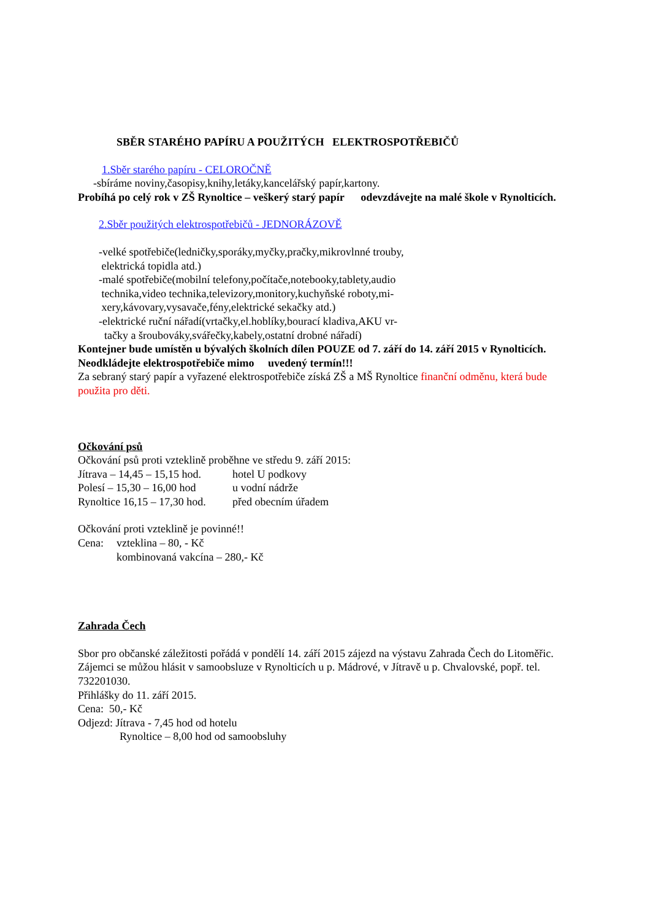SBĚR STARÉHO PAPÍRU A POUŽITÝCH ELEKTROSPOTŘEBIČŮ
1.Sběr starého papíru - CELOROČNĚ
-sbíráme noviny,časopisy,knihy,letáky,kancelářský papír,kartony.
Probíhá po celý rok v ZŠ Rynoltice – veškerý starý papír odevzdávejte na malé škole v Rynolticích.
2.Sběr použitých elektrospotřebičů - JEDNORÁZOVĚ
-velké spotřebiče(ledničky,sporáky,myčky,pračky,mikrovlnné trouby,
elektrická topidla atd.)
-malé spotřebiče(mobilní telefony,počítače,notebooky,tablety,audio
technika,video technika,televizory,monitory,kuchyňské roboty,mi-
xery,kávovary,vysavače,fény,elektrické sekačky atd.)
-elektrické ruční nářadí(vrtačky,el.hoblíky,bourací kladiva,AKU vr-
tačky a šroubováky,svářečky,kabely,ostatní drobné nářadí)
Kontejner bude umístěn u bývalých školních dílen POUZE od 7. září do 14. září 2015 v Rynolticích. Neodkládejte elektrospotřebiče mimo uvedený termín!!!
Za sebraný starý papír a vyřazené elektrospotřebiče získá ZŠ a MŠ Rynoltice finanční odměnu, která bude použita pro děti.
Očkování psů
Očkování psů proti vzteklině proběhne ve středu 9. září 2015:
| Jítrava – 14,45 – 15,15 hod. | hotel U podkovy |
| Polesí – 15,30 – 16,00 hod | u vodní nádrže |
| Rynoltice 16,15 – 17,30 hod. | před obecním úřadem |
Očkování proti vzteklině je povinné!!
| Cena: | vzteklina – 80, - Kč |
| | kombinovaná vakcína – 280,- Kč |
Zahrada Čech
Sbor pro občanské záležitosti pořádá v pondělí 14. září 2015 zájezd na výstavu Zahrada Čech do Litoměřic. Zájemci se můžou hlásit v samoobsluze v Rynolticích u p. Mádrové, v Jítravě u p. Chvalovské, popř. tel. 732201030.
Přihlášky do 11. září 2015.
Cena: 50,- Kč
Odjezd: Jítrava - 7,45 hod od hotelu
Rynoltice – 8,00 hod od samoobsluhy